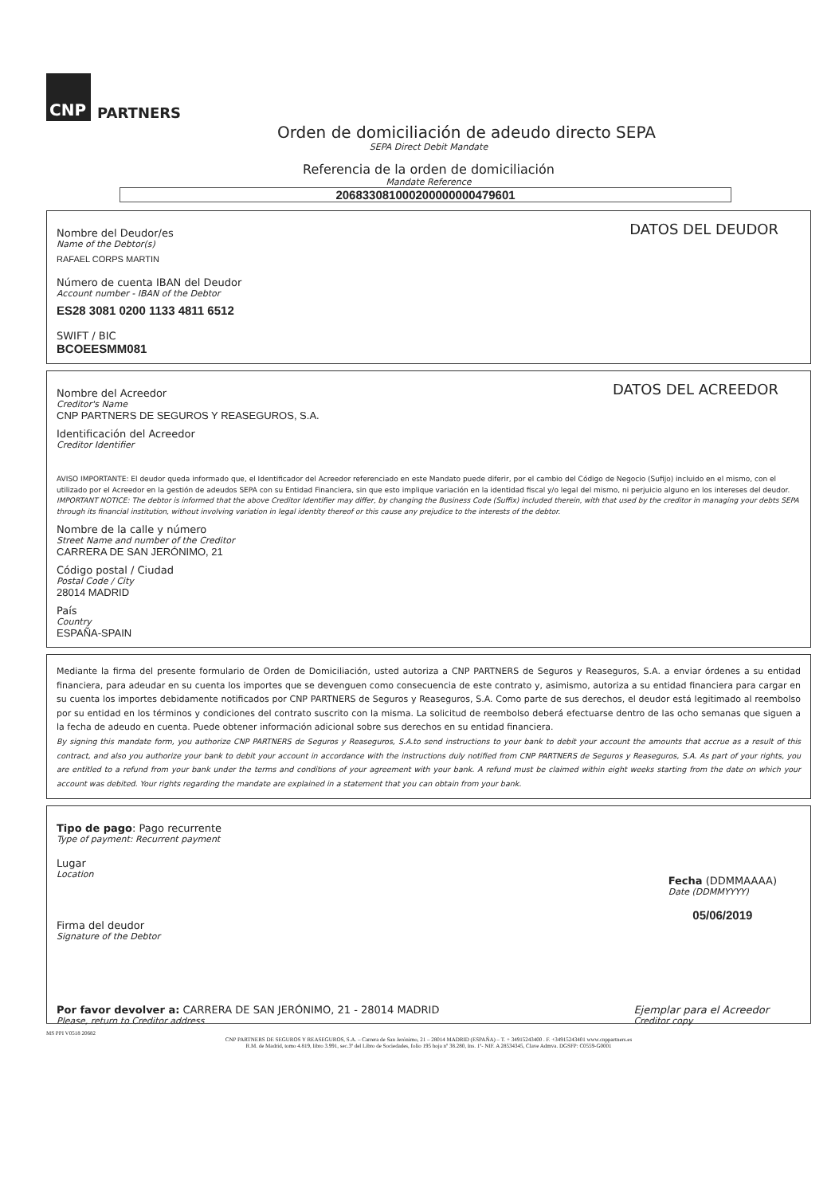CNP PARTNERS
Orden de domiciliación de adeudo directo SEPA
SEPA Direct Debit Mandate
Referencia de la orden de domiciliación
Mandate Reference
206833081000200000000479601
DATOS DEL DEUDOR
Nombre del Deudor/es
Name of the Debtor(s)
RAFAEL CORPS MARTIN
Número de cuenta IBAN del Deudor
Account number - IBAN of the Debtor
ES28 3081 0200 1133 4811 6512
SWIFT / BIC
BCOEESMM081
DATOS DEL ACREEDOR
Nombre del Acreedor
Creditor's Name
CNP PARTNERS DE SEGUROS Y REASEGUROS, S.A.
Identificación del Acreedor
Creditor Identifier
AVISO IMPORTANTE: El deudor queda informado que, el Identificador del Acreedor referenciado en este Mandato puede diferir, por el cambio del Código de Negocio (Sufijo) incluido en el mismo, con el utilizado por el Acreedor en la gestión de adeudos SEPA con su Entidad Financiera, sin que esto implique variación en la identidad fiscal y/o legal del mismo, ni perjuicio alguno en los intereses del deudor.
IMPORTANT NOTICE: The debtor is informed that the above Creditor Identifier may differ, by changing the Business Code (Suffix) included therein, with that used by the creditor in managing your debts SEPA through its financial institution, without involving variation in legal identity thereof or this cause any prejudice to the interests of the debtor.
Nombre de la calle y número
Street Name and number of the Creditor
CARRERA DE SAN JERÓNIMO, 21
Código postal / Ciudad
Postal Code / City
28014 MADRID
País
Country
ESPAÑA-SPAIN
Mediante la firma del presente formulario de Orden de Domiciliación, usted autoriza a CNP PARTNERS de Seguros y Reaseguros, S.A. a enviar órdenes a su entidad financiera, para adeudar en su cuenta los importes que se devenguen como consecuencia de este contrato y, asimismo, autoriza a su entidad financiera para cargar en su cuenta los importes debidamente notificados por CNP PARTNERS de Seguros y Reaseguros, S.A. Como parte de sus derechos, el deudor está legitimado al reembolso por su entidad en los términos y condiciones del contrato suscrito con la misma. La solicitud de reembolso deberá efectuarse dentro de las ocho semanas que siguen a la fecha de adeudo en cuenta. Puede obtener información adicional sobre sus derechos en su entidad financiera.
By signing this mandate form, you authorize CNP PARTNERS de Seguros y Reaseguros, S.A.to send instructions to your bank to debit your account the amounts that accrue as a result of this contract, and also you authorize your bank to debit your account in accordance with the instructions duly notified from CNP PARTNERS de Seguros y Reaseguros, S.A. As part of your rights, you are entitled to a refund from your bank under the terms and conditions of your agreement with your bank. A refund must be claimed within eight weeks starting from the date on which your account was debited. Your rights regarding the mandate are explained in a statement that you can obtain from your bank.
Tipo de pago: Pago recurrente
Type of payment: Recurrent payment
Lugar
Location
Firma del deudor
Signature of the Debtor
Fecha (DDMMAAAA)
Date (DDMMYYYY)
05/06/2019
Por favor devolver a: CARRERA DE SAN JERÓNIMO, 21 - 28014 MADRID
Please, return to Creditor address
Ejemplar para el Acreedor
Creditor copy
MS PPI V0518 20682
CNP PARTNERS DE SEGUROS Y REASEGUROS, S.A. – Carrera de San Jerónimo, 21 – 28014 MADRID (ESPAÑA) – T. + 34915243400 . F. +34915243401 www.cnppartners.es
R.M. de Madrid, tomo 4.819, libro 3.991, sec.3ª del Libro de Sociedades, folio 195 hoja nº 38.280, Ins. 1ª- NIF. A 28534345, Clave Admva. DGSFP: C0559-G0001